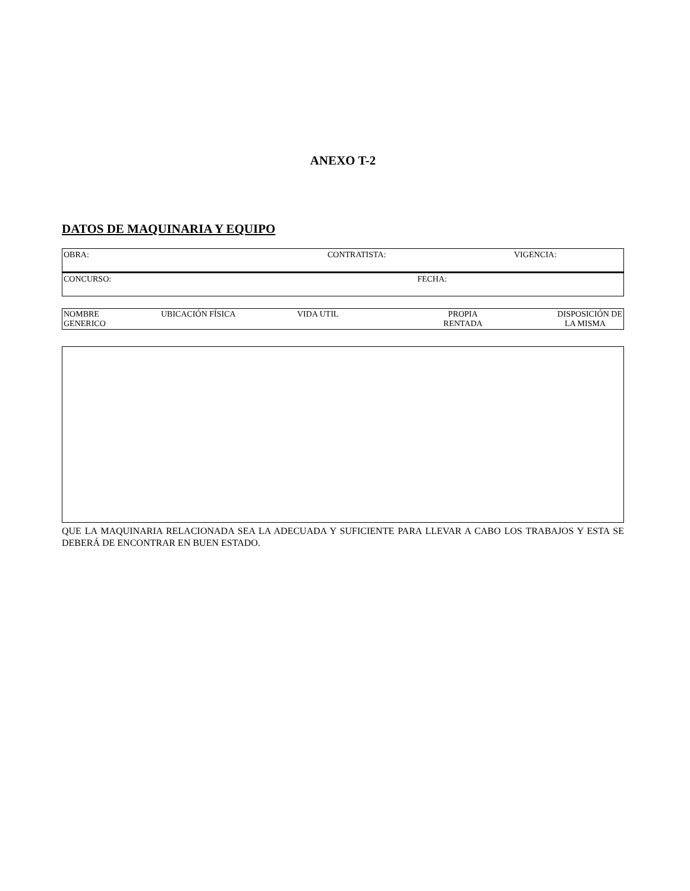ANEXO T-2
DATOS DE MAQUINARIA Y EQUIPO
| OBRA: | CONTRATISTA: | VIGENCIA: |
| CONCURSO: FECHA: | | |
| NOMBRE GENERICO | UBICACIÓN FÍSICA | VIDA UTIL | PROPIA RENTADA | DISPOSICIÓN DE LA MISMA |
QUE LA MAQUINARIA RELACIONADA SEA LA ADECUADA Y SUFICIENTE PARA LLEVAR A CABO LOS TRABAJOS Y ESTA SE DEBERÁ DE ENCONTRAR EN BUEN ESTADO.